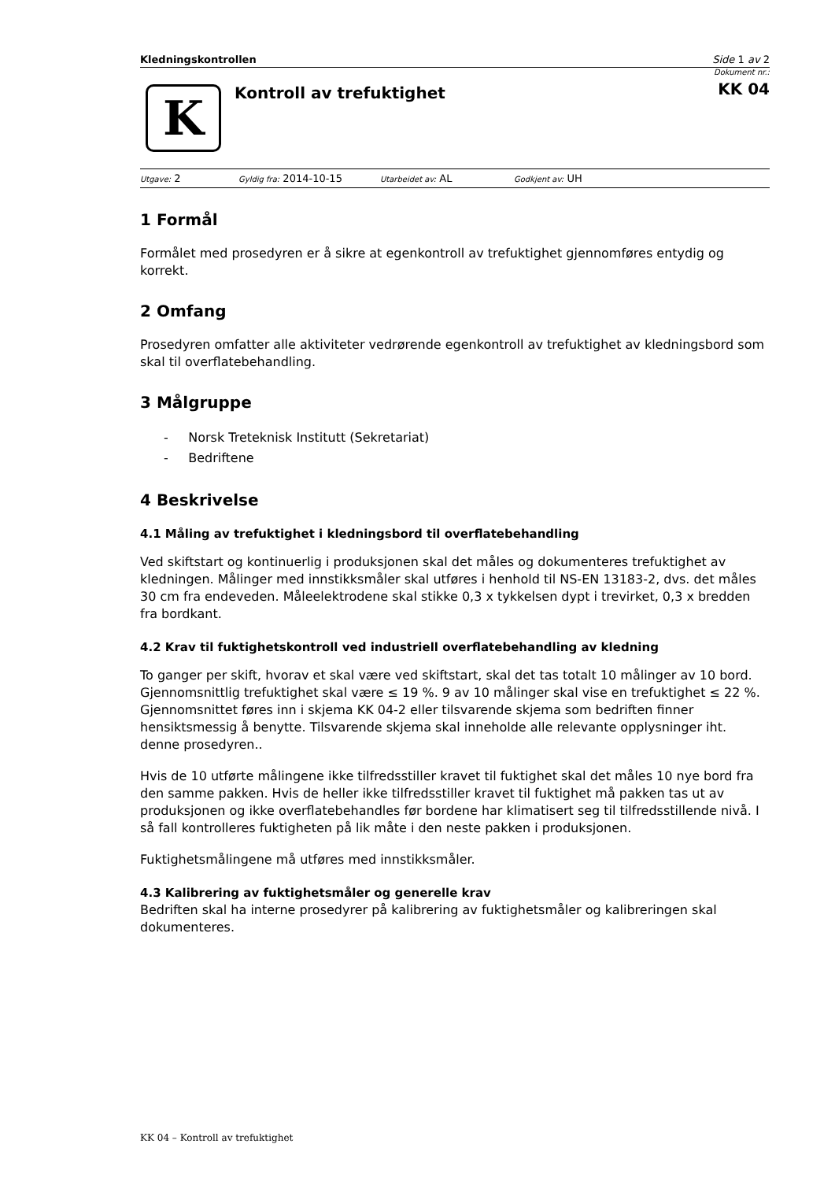Kledningskontrollen Side 1 av 2
K
Kontroll av trefuktighet
Dokument nr.:
KK 04
Utgave: 2 Gyldig fra: 2014-10-15 Utarbeidet av: AL Godkjent av: UH
1 Formål
Formålet med prosedyren er å sikre at egenkontroll av trefuktighet gjennomføres entydig og korrekt.
2 Omfang
Prosedyren omfatter alle aktiviteter vedrørende egenkontroll av trefuktighet av kledningsbord som skal til overflatebehandling.
3 Målgruppe
- Norsk Treteknisk Institutt (Sekretariat)
- Bedriftene
4 Beskrivelse
4.1 Måling av trefuktighet i kledningsbord til overflatebehandling
Ved skiftstart og kontinuerlig i produksjonen skal det måles og dokumenteres trefuktighet av kledningen. Målinger med innstikksmåler skal utføres i henhold til NS-EN 13183-2, dvs. det måles 30 cm fra endeveden. Måleelektrodene skal stikke 0,3 x tykkelsen dypt i trevirket, 0,3 x bredden fra bordkant.
4.2 Krav til fuktighetskontroll ved industriell overflatebehandling av kledning
To ganger per skift, hvorav et skal være ved skiftstart, skal det tas totalt 10 målinger av 10 bord. Gjennomsnittlig trefuktighet skal være ≤ 19 %. 9 av 10 målinger skal vise en trefuktighet ≤ 22 %. Gjennomsnittet føres inn i skjema KK 04-2 eller tilsvarende skjema som bedriften finner hensiktsmessig å benytte. Tilsvarende skjema skal inneholde alle relevante opplysninger iht. denne prosedyren..
Hvis de 10 utførte målingene ikke tilfredsstiller kravet til fuktighet skal det måles 10 nye bord fra den samme pakken. Hvis de heller ikke tilfredsstiller kravet til fuktighet må pakken tas ut av produksjonen og ikke overflatebehandles før bordene har klimatisert seg til tilfredsstillende nivå. I så fall kontrolleres fuktigheten på lik måte i den neste pakken i produksjonen.
Fuktighetsmålingene må utføres med innstikksmåler.
4.3 Kalibrering av fuktighetsmåler og generelle krav
Bedriften skal ha interne prosedyrer på kalibrering av fuktighetsmåler og kalibreringen skal dokumenteres.
KK 04 – Kontroll av trefuktighet